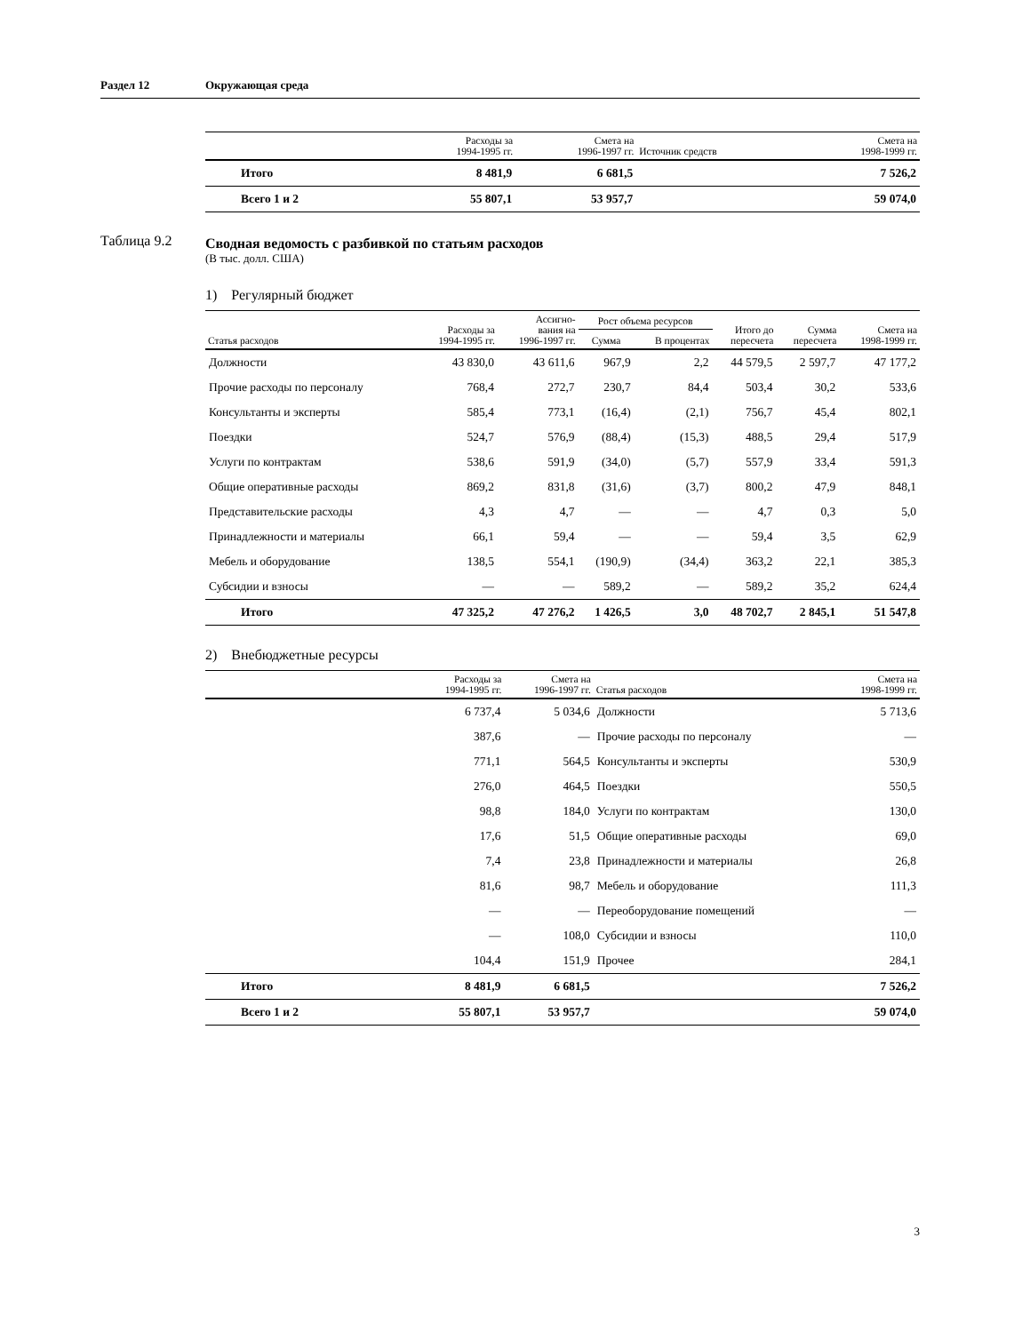Раздел 12 Окружающая среда
| | Расходы за 1994-1995 гг. | Смета на 1996-1997 гг. | Источник средств | Смета на 1998-1999 гг. |
| --- | --- | --- | --- | --- |
| Итого | 8 481,9 | 6 681,5 | | 7 526,2 |
| Всего 1 и 2 | 55 807,1 | 53 957,7 | | 59 074,0 |
Сводная ведомость с разбивкой по статьям расходов
(В тыс. долл. США)
1) Регулярный бюджет
| Статья расходов | Расходы за 1994-1995 гг. | Ассигно- вания на 1996-1997 гг. | Рост объема ресурсов | | Итого до пересчета | Сумма пересчета | Смета на 1998-1999 гг. |
| --- | --- | --- | --- | --- | --- | --- | --- |
| | | | Сумма | В процентах | | | |
| Должности | 43 830,0 | 43 611,6 | 967,9 | 2,2 | 44 579,5 | 2 597,7 | 47 177,2 |
| Прочие расходы по персоналу | 768,4 | 272,7 | 230,7 | 84,4 | 503,4 | 30,2 | 533,6 |
| Консультанты и эксперты | 585,4 | 773,1 | (16,4) | (2,1) | 756,7 | 45,4 | 802,1 |
| Поездки | 524,7 | 576,9 | (88,4) | (15,3) | 488,5 | 29,4 | 517,9 |
| Услуги по контрактам | 538,6 | 591,9 | (34,0) | (5,7) | 557,9 | 33,4 | 591,3 |
| Общие оперативные расходы | 869,2 | 831,8 | (31,6) | (3,7) | 800,2 | 47,9 | 848,1 |
| Представительские расходы | 4,3 | 4,7 | — | — | 4,7 | 0,3 | 5,0 |
| Принадлежности и материалы | 66,1 | 59,4 | — | — | 59,4 | 3,5 | 62,9 |
| Мебель и оборудование | 138,5 | 554,1 | (190,9) | (34,4) | 363,2 | 22,1 | 385,3 |
| Субсидии и взносы | — | — | 589,2 | — | 589,2 | 35,2 | 624,4 |
| Итого | 47 325,2 | 47 276,2 | 1 426,5 | 3,0 | 48 702,7 | 2 845,1 | 51 547,8 |
2) Внебюджетные ресурсы
| | Расходы за 1994-1995 гг. | Смета на 1996-1997 гг. | Статья расходов | Смета на 1998-1999 гг. |
| --- | --- | --- | --- | --- |
| | 6 737,4 | 5 034,6 | Должности | 5 713,6 |
| | 387,6 | — | Прочие расходы по персоналу | — |
| | 771,1 | 564,5 | Консультанты и эксперты | 530,9 |
| | 276,0 | 464,5 | Поездки | 550,5 |
| | 98,8 | 184,0 | Услуги по контрактам | 130,0 |
| | 17,6 | 51,5 | Общие оперативные расходы | 69,0 |
| | 7,4 | 23,8 | Принадлежности и материалы | 26,8 |
| | 81,6 | 98,7 | Мебель и оборудование | 111,3 |
| | — | — | Переоборудование помещений | — |
| | — | 108,0 | Субсидии и взносы | 110,0 |
| | 104,4 | 151,9 | Прочее | 284,1 |
| Итого | 8 481,9 | 6 681,5 | | 7 526,2 |
| Всего 1 и 2 | 55 807,1 | 53 957,7 | | 59 074,0 |
Таблица 9.2
3